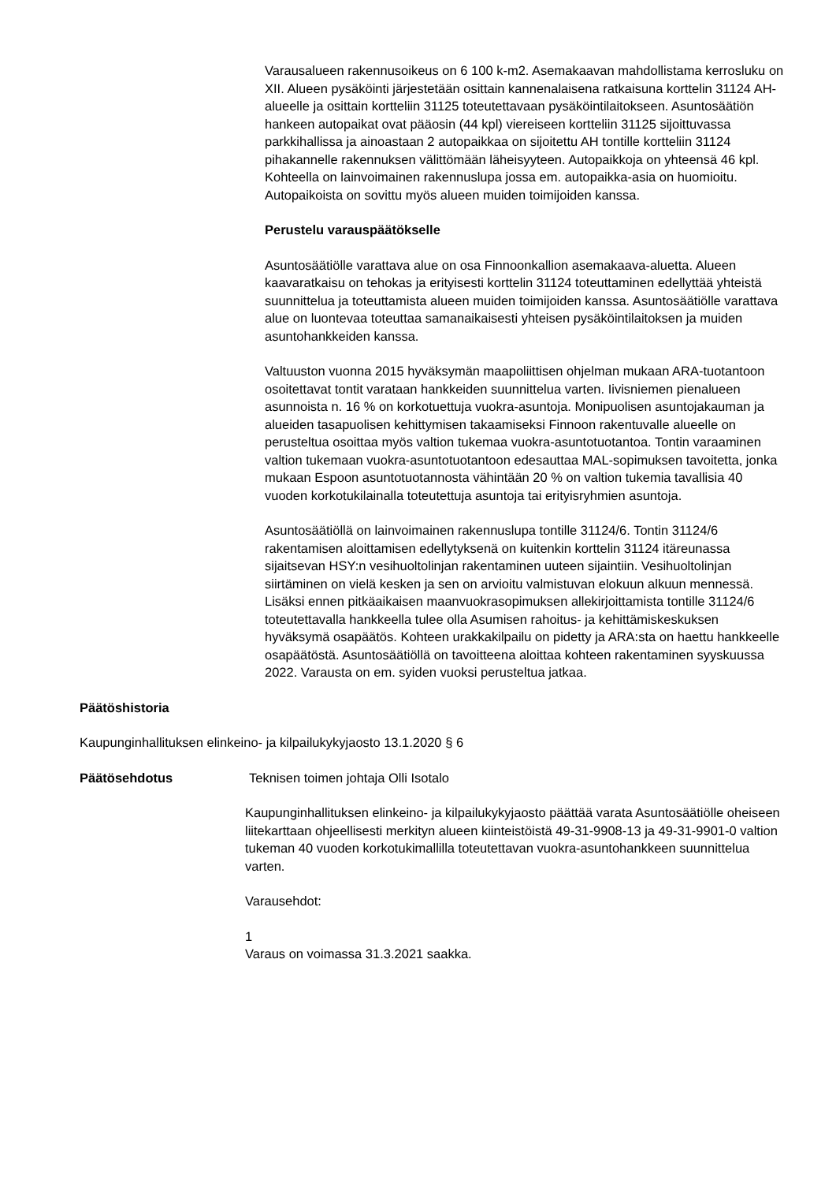Varausalueen rakennusoikeus on 6 100 k-m2. Asemakaavan mahdollistama kerrosluku on XII. Alueen pysäköinti järjestetään osittain kannenalaisena ratkaisuna korttelin 31124 AH-alueelle ja osittain kortteliin 31125 toteutettavaan pysäköintilaitokseen. Asuntosäätiön hankeen autopaikat ovat pääosin (44 kpl) viereiseen kortteliin 31125 sijoittuvassa parkkihallissa ja ainoastaan 2 autopaikkaa on sijoitettu AH tontille kortteliin 31124 pihakannelle rakennuksen välittömään läheisyyteen. Autopaikkoja on yhteensä 46 kpl. Kohteella on lainvoimainen rakennuslupa jossa em. autopaikka-asia on huomioitu. Autopaikoista on sovittu myös alueen muiden toimijoiden kanssa.
Perustelu varauspäätökselle
Asuntosäätiölle varattava alue on osa Finnoonkallion asemakaava-aluetta. Alueen kaavaratkaisu on tehokas ja erityisesti korttelin 31124 toteuttaminen edellyttää yhteistä suunnittelua ja toteuttamista alueen muiden toimijoiden kanssa. Asuntosäätiölle varattava alue on luontevaa toteuttaa samanaikaisesti yhteisen pysäköintilaitoksen ja muiden asuntohankkeiden kanssa.
Valtuuston vuonna 2015 hyväksymän maapoliittisen ohjelman mukaan ARA-tuotantoon osoitettavat tontit varataan hankkeiden suunnittelua varten. Iivisniemen pienalueen asunnoista n. 16 % on korkotuettuja vuokra-asuntoja. Monipuolisen asuntojakauman ja alueiden tasapuolisen kehittymisen takaamiseksi Finnoon rakentuvalle alueelle on perusteltua osoittaa myös valtion tukemaa vuokra-asuntotuotantoa. Tontin varaaminen valtion tukemaan vuokra-asuntotuotantoon edesauttaa MAL-sopimuksen tavoitetta, jonka mukaan Espoon asuntotuotannosta vähintään 20 % on valtion tukemia tavallisia 40 vuoden korkotukilainalla toteutettuja asuntoja tai erityisryhmien asuntoja.
Asuntosäätiöllä on lainvoimainen rakennuslupa tontille 31124/6. Tontin 31124/6 rakentamisen aloittamisen edellytyksenä on kuitenkin korttelin 31124 itäreunassa sijaitsevan HSY:n vesihuoltolinjan rakentaminen uuteen sijaintiin. Vesihuoltolinjan siirtäminen on vielä kesken ja sen on arvioitu valmistuvan elokuun alkuun mennessä. Lisäksi ennen pitkäaikaisen maanvuokrasopimuksen allekirjoittamista tontille 31124/6 toteutettavalla hankkeella tulee olla Asumisen rahoitus- ja kehittämiskeskuksen hyväksymä osapäätös. Kohteen urakkakilpailu on pidetty ja ARA:sta on haettu hankkeelle osapäätöstä. Asuntosäätiöllä on tavoitteena aloittaa kohteen rakentaminen syyskuussa 2022. Varausta on em. syiden vuoksi perusteltua jatkaa.
Päätöshistoria
Kaupunginhallituksen elinkeino- ja kilpailukykyjaosto 13.1.2020 § 6
Päätösehdotus Teknisen toimen johtaja Olli Isotalo
Kaupunginhallituksen elinkeino- ja kilpailukykyjaosto päättää varata Asuntosäätiölle oheiseen liitekarttaan ohjeellisesti merkityn alueen kiinteistöistä 49-31-9908-13 ja 49-31-9901-0 valtion tukeman 40 vuoden korkotukimallilla toteutettavan vuokra-asuntohankkeen suunnittelua varten.
Varausehdot:
1
Varaus on voimassa 31.3.2021 saakka.